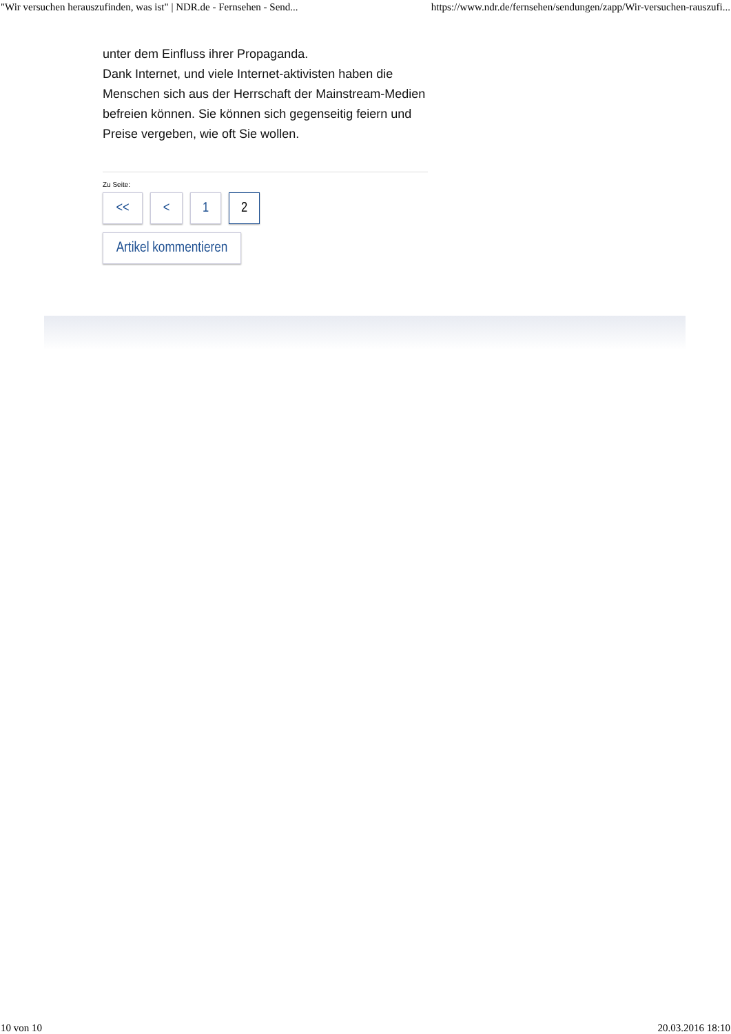"Wir versuchen herauszufinden, was ist" | NDR.de - Fernsehen - Send... https://www.ndr.de/fernsehen/sendungen/zapp/Wir-versuchen-rauszufi...
unter dem Einfluss ihrer Propaganda.
Dank Internet, und viele Internet-aktivisten haben die Menschen sich aus der Herrschaft der Mainstream-Medien befreien können. Sie können sich gegenseitig feiern und Preise vergeben, wie oft Sie wollen.
Zu Seite:
<< < 1 2
Artikel kommentieren
10 von 10 20.03.2016 18:10